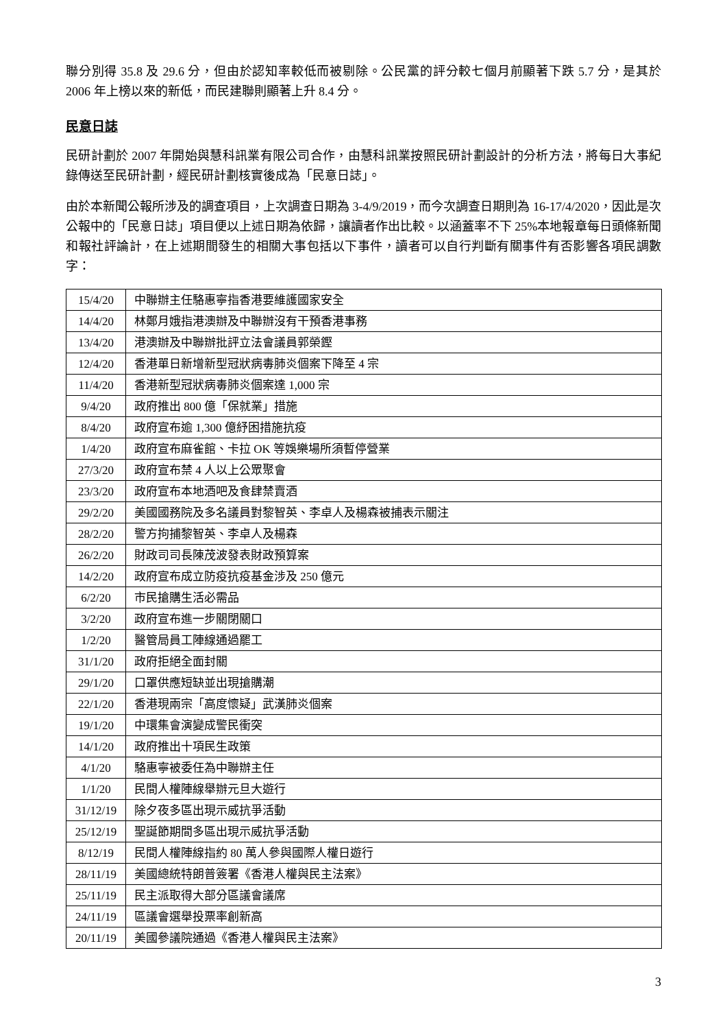聯分別得 35.8 及 29.6 分，但由於認知率較低而被剔除。公民黨的評分較七個月前顯著下跌 5.7 分，是其於 2006 年上榜以來的新低，而民建聯則顯著上升 8.4 分。
民意日誌
民研計劃於 2007 年開始與慧科訊業有限公司合作，由慧科訊業按照民研計劃設計的分析方法，將每日大事紀錄傳送至民研計劃，經民研計劃核實後成為「民意日誌」。
由於本新聞公報所涉及的調查項目，上次調查日期為 3-4/9/2019，而今次調查日期則為 16-17/4/2020，因此是次公報中的「民意日誌」項目便以上述日期為依歸，讓讀者作出比較。以涵蓋率不下 25%本地報章每日頭條新聞和報社評論計，在上述期間發生的相關大事包括以下事件，讀者可以自行判斷有關事件有否影響各項民調數字：
| 15/4/20 | 中聯辦主任駱惠寧指香港要維護國家安全 |
| 14/4/20 | 林鄭月娥指港澳辦及中聯辦沒有干預香港事務 |
| 13/4/20 | 港澳辦及中聯辦批評立法會議員郭榮鏗 |
| 12/4/20 | 香港單日新增新型冠狀病毒肺炎個案下降至 4 宗 |
| 11/4/20 | 香港新型冠狀病毒肺炎個案達 1,000 宗 |
| 9/4/20 | 政府推出 800 億「保就業」措施 |
| 8/4/20 | 政府宣布逾 1,300 億紓困措施抗疫 |
| 1/4/20 | 政府宣布麻雀館、卡拉 OK 等娛樂場所須暫停營業 |
| 27/3/20 | 政府宣布禁 4 人以上公眾聚會 |
| 23/3/20 | 政府宣布本地酒吧及食肆禁賣酒 |
| 29/2/20 | 美國國務院及多名議員對黎智英、李卓人及楊森被捕表示關注 |
| 28/2/20 | 警方拘捕黎智英、李卓人及楊森 |
| 26/2/20 | 財政司司長陳茂波發表財政預算案 |
| 14/2/20 | 政府宣布成立防疫抗疫基金涉及 250 億元 |
| 6/2/20 | 市民搶購生活必需品 |
| 3/2/20 | 政府宣布進一步關閉關口 |
| 1/2/20 | 醫管局員工陣線通過罷工 |
| 31/1/20 | 政府拒絕全面封關 |
| 29/1/20 | 口罩供應短缺並出現搶購潮 |
| 22/1/20 | 香港現兩宗「高度懷疑」武漢肺炎個案 |
| 19/1/20 | 中環集會演變成警民衝突 |
| 14/1/20 | 政府推出十項民生政策 |
| 4/1/20 | 駱惠寧被委任為中聯辦主任 |
| 1/1/20 | 民間人權陣線舉辦元旦大遊行 |
| 31/12/19 | 除夕夜多區出現示威抗爭活動 |
| 25/12/19 | 聖誕節期間多區出現示威抗爭活動 |
| 8/12/19 | 民間人權陣線指約 80 萬人參與國際人權日遊行 |
| 28/11/19 | 美國總統特朗普簽署《香港人權與民主法案》 |
| 25/11/19 | 民主派取得大部分區議會議席 |
| 24/11/19 | 區議會選舉投票率創新高 |
| 20/11/19 | 美國參議院通過《香港人權與民主法案》 |
3